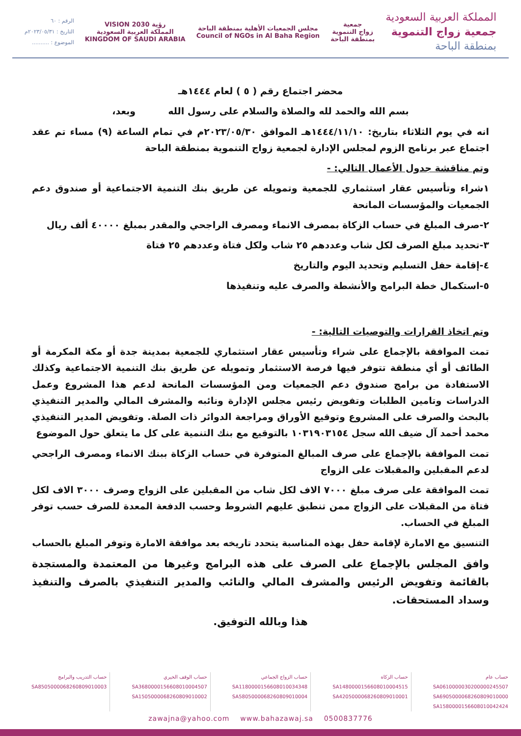الرقم : ٦٠
التاريخ : ٢٠٢٣/٠٥/٣١م
الموضوع : ..........
رؤية VISION 2030
المملكة العربية السعودية
KINGDOM OF SAUDI ARABIA
مجلس الجمعيات الأهلية بمنطقة الباحة
Council of NGOs in Al Baha Region
جمعية
زواج التنموية
بمنطقة الباحة
المملكة العربية السعودية
جمعية زواج التنموية
بمنطقة الباحة
محضر اجتماع رقم ( ٥ ) لعام ١٤٤٤هـ
بسم الله والحمد لله والصلاة والسلام على رسول الله وبعد،
انه في يوم الثلاثاء بتاريخ: ١٤٤٤/١١/١٠هـ الموافق ٢٠٢٣/٠٥/٣٠م في تمام الساعة (٩) مساء تم عقد اجتماع عبر برنامج الزوم لمجلس الإدارة لجمعية زواج التنموية بمنطقة الباحة
وتم مناقشة جدول الأعمال التالي: -
١شراء وتأسيس عقار استثماري للجمعية وتمويله عن طريق بنك التنمية الاجتماعية أو صندوق دعم الجمعيات والمؤسسات المانحة
٢-صرف المبلغ في حساب الزكاة بمصرف الانماء ومصرف الراجحي والمقدر بمبلغ ٤٠٠٠٠ ألف ريال
٣-تحديد مبلغ الصرف لكل شاب وعددهم ٢٥ شاب ولكل فتاة وعددهم ٢٥ فتاة
٤-إقامة حفل التسليم وتحديد اليوم والتاريخ
٥-استكمال خطة البرامج والأنشطة والصرف عليه وتنفيذها
وتم اتخاذ القرارات والتوصيات التالية: -
تمت الموافقة بالإجماع على شراء وتأسيس عقار استثماري للجمعية بمدينة جدة أو مكة المكرمة أو الطائف أو أي منطقة تتوفر فيها فرصة الاستثمار وتمويله عن طريق بنك التنمية الاجتماعية وكذلك الاستفادة من برامج صندوق دعم الجمعيات ومن المؤسسات المانحة لدعم هذا المشروع وعمل الدراسات وتامين الطلبات وتفويض رئيس مجلس الإدارة ونائبه والمشرف المالي والمدير التنفيذي بالبحث والصرف على المشروع وتوقيع الأوراق ومراجعة الدوائر ذات الصلة. وتفويض المدير التنفيذي محمد أحمد آل ضيف الله سجل ١٠٣١٩٠٣١٥٤ بالتوقيع مع بنك التنمية على كل ما يتعلق حول الموضوع
تمت الموافقة بالإجماع على صرف المبالغ المتوفرة في حساب الزكاة ببنك الانماء ومصرف الراجحي لدعم المقبلين والمقبلات على الزواج
تمت الموافقة على صرف مبلغ ٧٠٠٠ الاف لكل شاب من المقبلين على الزواج وصرف ٣٠٠٠ الاف لكل فتاة من المقبلات على الزواج ممن تنطبق عليهم الشروط وحسب الدفعة المعدة للصرف حسب توفر المبلغ في الحساب.
التنسيق مع الامارة لإقامة حفل بهذه المناسبة يتحدد تاريخه بعد موافقة الامارة وتوفر المبلغ بالحساب
وافق المجلس بالإجماع على الصرف على هذه البرامج وغيرها من المعتمدة والمستجدة بالقائمة وتفويض الرئيس والمشرف المالي والنائب والمدير التنفيذي بالصرف والتنفيذ وسداد المستحقات.
هذا وبالله التوفيق.
حساب عام
SA0610000030200000245507
SA6905000068260809010000
SA1580000156608010042424
حساب الزكاة
SA1480000156608010004515
SA4205000068260809010001
حساب الزواج الجماعي
SA1180000156608010034348
SA5805000068260809010004
حساب الوقف الخيري
SA3680000156608010004507
SA1505000068260809010002
حساب التدريب والبرامج
SA8505000068260809010003
zawajna@yahoo.com www.bahazawaj.sa 0500837776